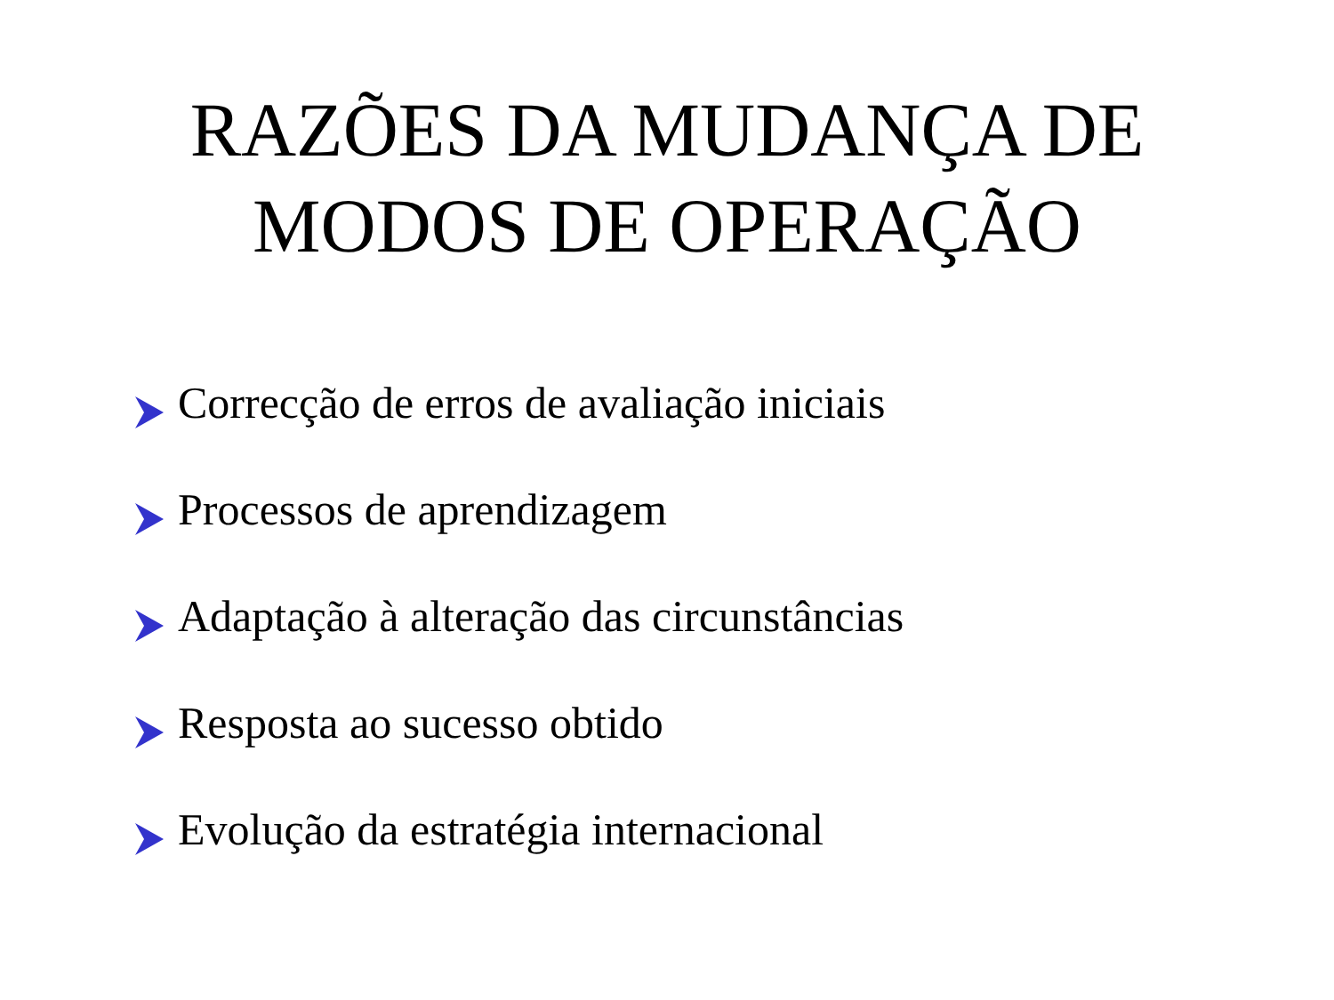RAZÕES DA MUDANÇA DE
MODOS DE OPERAÇÃO
Correcção de erros de avaliação iniciais
Processos de aprendizagem
Adaptação à alteração das circunstâncias
Resposta ao sucesso obtido
Evolução da estratégia internacional